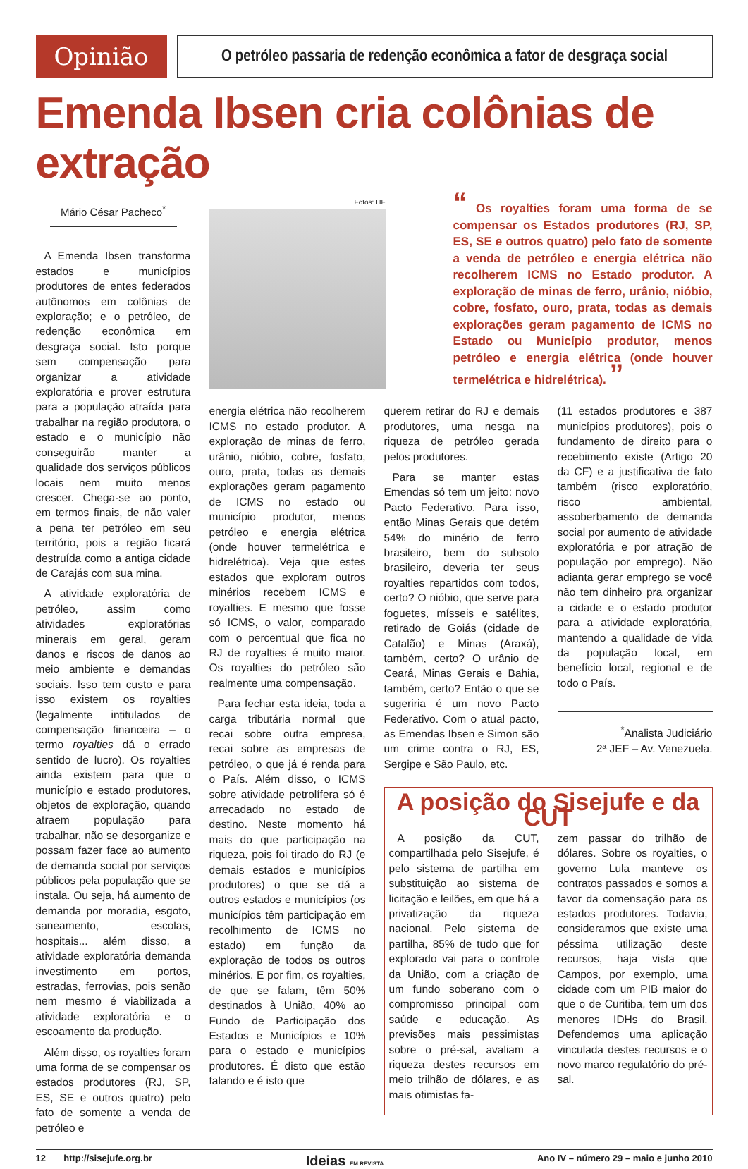Opinião
O petróleo passaria de redenção econômica a fator de desgraça social
Emenda Ibsen cria colônias de extração
Mário César Pacheco<sup>*</sup>
A Emenda Ibsen transforma estados e municípios produtores de entes federados autônomos em colônias de exploração; e o petróleo, de redenção econômica em desgraça social. Isto porque sem compensação para organizar a atividade exploratória e prover estrutura para a população atraída para trabalhar na região produtora, o estado e o município não conseguirão manter a qualidade dos serviços públicos locais nem muito menos crescer. Chega-se ao ponto, em termos finais, de não valer a pena ter petróleo em seu território, pois a região ficará destruída como a antiga cidade de Carajás com sua mina.
A atividade exploratória de petróleo, assim como atividades exploratórias minerais em geral, geram danos e riscos de danos ao meio ambiente e demandas sociais. Isso tem custo e para isso existem os royalties (legalmente intitulados de compensação financeira – o termo royalties dá o errado sentido de lucro). Os royalties ainda existem para que o município e estado produtores, objetos de exploração, quando atraem população para trabalhar, não se desorganize e possam fazer face ao aumento de demanda social por serviços públicos pela população que se instala. Ou seja, há aumento de demanda por moradia, esgoto, saneamento, escolas, hospitais... além disso, a atividade exploratória demanda investimento em portos, estradas, ferrovias, pois senão nem mesmo é viabilizada a atividade exploratória e o escoamento da produção.
Além disso, os royalties foram uma forma de se compensar os estados produtores (RJ, SP, ES, SE e outros quatro) pelo fato de somente a venda de petróleo e
Fotos: HF
“ Os royalties foram uma forma de se compensar os Estados produtores (RJ, SP, ES, SE e outros quatro) pelo fato de somente a venda de petróleo e energia elétrica não recolherem ICMS no Estado produtor. A exploração de minas de ferro, urânio, nióbio, cobre, fosfato, ouro, prata, todas as demais explorações geram pagamento de ICMS no Estado ou Município produtor, menos petróleo e energia elétrica (onde houver termelétrica e hidrelétrica). ”
energia elétrica não recolherem ICMS no estado produtor. A exploração de minas de ferro, urânio, nióbio, cobre, fosfato, ouro, prata, todas as demais explorações geram pagamento de ICMS no estado ou município produtor, menos petróleo e energia elétrica (onde houver termelétrica e hidrelétrica). Veja que estes estados que exploram outros minérios recebem ICMS e royalties. E mesmo que fosse só ICMS, o valor, comparado com o percentual que fica no RJ de royalties é muito maior. Os royalties do petróleo são realmente uma compensação.
Para fechar esta ideia, toda a carga tributária normal que recai sobre outra empresa, recai sobre as empresas de petróleo, o que já é renda para o País. Além disso, o ICMS sobre atividade petrolífera só é arrecadado no estado de destino. Neste momento há mais do que participação na riqueza, pois foi tirado do RJ (e demais estados e municípios produtores) o que se dá a outros estados e municípios (os municípios têm participação em recolhimento de ICMS no estado) em função da exploração de todos os outros minérios. E por fim, os royalties, de que se falam, têm 50% destinados à União, 40% ao Fundo de Participação dos Estados e Municípios e 10% para o estado e municípios produtores. É disto que estão falando e é isto que
querem retirar do RJ e demais produtores, uma nesga na riqueza de petróleo gerada pelos produtores.
Para se manter estas Emendas só tem um jeito: novo Pacto Federativo. Para isso, então Minas Gerais que detém 54% do minério de ferro brasileiro, bem do subsolo brasileiro, deveria ter seus royalties repartidos com todos, certo? O nióbio, que serve para foguetes, mísseis e satélites, retirado de Goiás (cidade de Catalão) e Minas (Araxá), também, certo? O urânio de Ceará, Minas Gerais e Bahia, também, certo? Então o que se sugeriria é um novo Pacto Federativo. Com o atual pacto, as Emendas Ibsen e Simon são um crime contra o RJ, ES, Sergipe e São Paulo, etc.
(11 estados produtores e 387 municípios produtores), pois o fundamento de direito para o recebimento existe (Artigo 20 da CF) e a justificativa de fato também (risco exploratório, risco ambiental, assoberbamento de demanda social por aumento de atividade exploratória e por atração de população por emprego). Não adianta gerar emprego se você não tem dinheiro pra organizar a cidade e o estado produtor para a atividade exploratória, mantendo a qualidade de vida da população local, em benefício local, regional e de todo o País.
<sup>*</sup> Analista Judiciário
2ª JEF – Av. Venezuela.
A posição do Sisejufe e da CUT
A posição da CUT, compartilhada pelo Sisejufe, é pelo sistema de partilha em substituição ao sistema de licitação e leilões, em que há a privatização da riqueza nacional. Pelo sistema de partilha, 85% de tudo que for explorado vai para o controle da União, com a criação de um fundo soberano com o compromisso principal com saúde e educação. As previsões mais pessimistas sobre o pré-sal, avaliam a riqueza destes recursos em meio trilhão de dólares, e as mais otimistas fa-
zem passar do trilhão de dólares. Sobre os royalties, o governo Lula manteve os contratos passados e somos a favor da comensação para os estados produtores. Todavia, consideramos que existe uma péssima utilização deste recursos, haja vista que Campos, por exemplo, uma cidade com um PIB maior do que o de Curitiba, tem um dos menores IDHs do Brasil. Defendemos uma aplicação vinculada destes recursos e o novo marco regulatório do pré-sal.
12 http://sisejufe.org.br Ideias EM REVISTA Ano IV – número 29 – maio e junho 2010